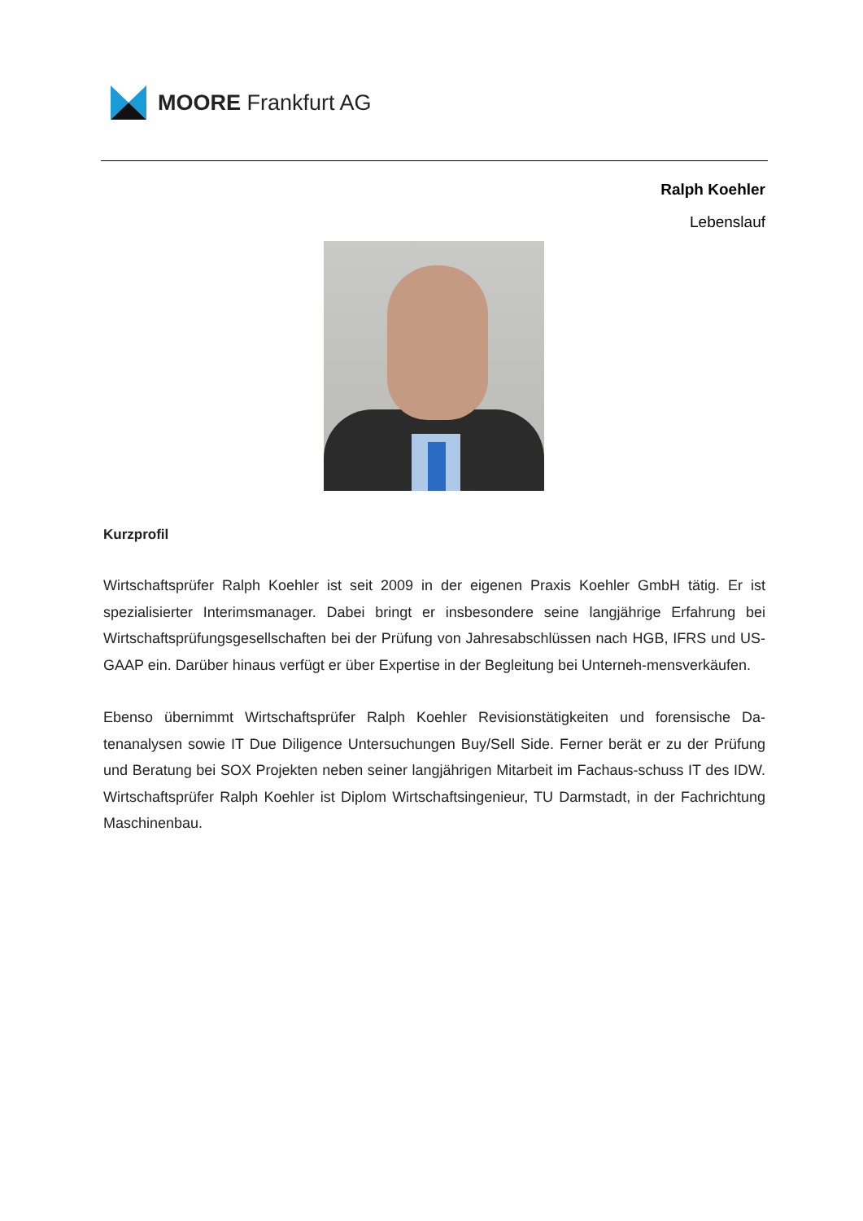MOORE Frankfurt AG
Ralph Koehler
Lebenslauf
Kurzprofil
Wirtschaftsprüfer Ralph Koehler ist seit 2009 in der eigenen Praxis Koehler GmbH tätig. Er ist spezialisierter Interimsmanager. Dabei bringt er insbesondere seine langjährige Erfahrung bei Wirtschaftsprüfungsgesellschaften bei der Prüfung von Jahresabschlüssen nach HGB, IFRS und US-GAAP ein. Darüber hinaus verfügt er über Expertise in der Begleitung bei Unterneh-mensverkäufen.
Ebenso übernimmt Wirtschaftsprüfer Ralph Koehler Revisionstätigkeiten und forensische Da-tenanalysen sowie IT Due Diligence Untersuchungen Buy/Sell Side. Ferner berät er zu der Prüfung und Beratung bei SOX Projekten neben seiner langjährigen Mitarbeit im Fachaus-schuss IT des IDW. Wirtschaftsprüfer Ralph Koehler ist Diplom Wirtschaftsingenieur, TU Darmstadt, in der Fachrichtung Maschinenbau.